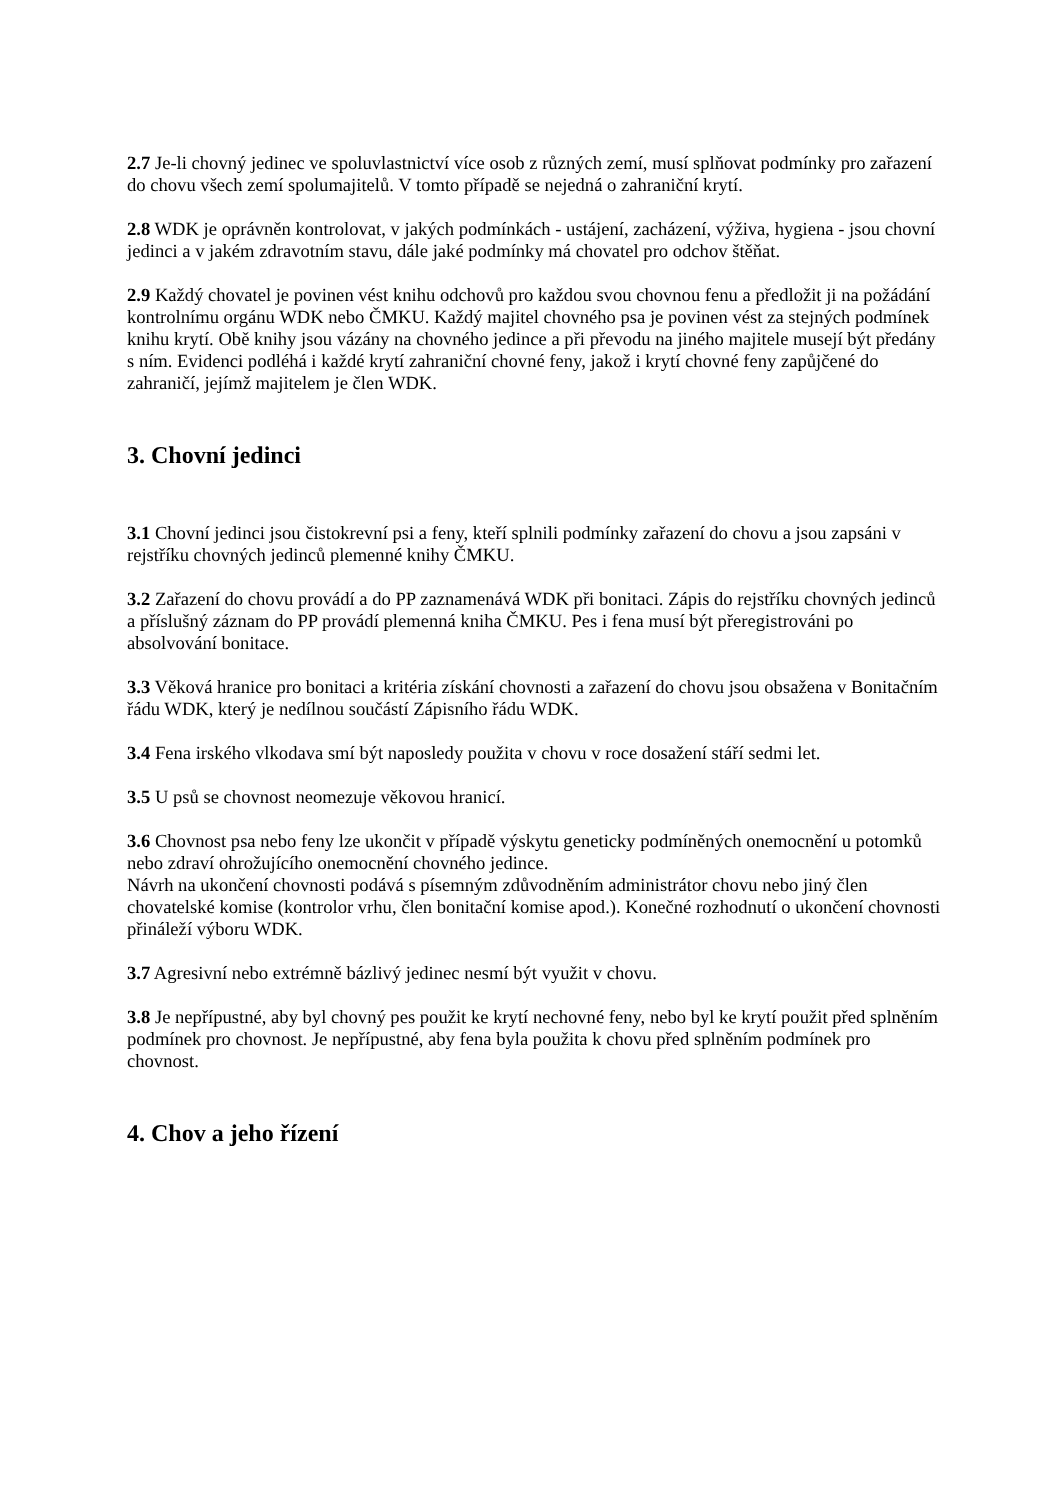2.7 Je-li chovný jedinec ve spoluvlastnictví více osob z různých zemí, musí splňovat podmínky pro zařazení do chovu všech zemí spolumajitelů. V tomto případě se nejedná o zahraniční krytí.
2.8 WDK je oprávněn kontrolovat, v jakých podmínkách - ustájení, zacházení, výživa, hygiena - jsou chovní jedinci a v jakém zdravotním stavu, dále jaké podmínky má chovatel pro odchov štěňat.
2.9 Každý chovatel je povinen vést knihu odchovů pro každou svou chovnou fenu a předložit ji na požádání kontrolnímu orgánu WDK nebo ČMKU. Každý majitel chovného psa je povinen vést za stejných podmínek knihu krytí. Obě knihy jsou vázány na chovného jedince a při převodu na jiného majitele musejí být předány s ním. Evidenci podléhá i každé krytí zahraniční chovné feny, jakož i krytí chovné feny zapůjčené do zahraničí, jejímž majitelem je člen WDK.
3. Chovní jedinci
3.1 Chovní jedinci jsou čistokrevní psi a feny, kteří splnili podmínky zařazení do chovu a jsou zapsáni v rejstříku chovných jedinců plemenné knihy ČMKU.
3.2 Zařazení do chovu provádí a do PP zaznamenává WDK při bonitaci. Zápis do rejstříku chovných jedinců a příslušný záznam do PP provádí plemenná kniha ČMKU. Pes i fena musí být přeregistrováni po absolvování bonitace.
3.3 Věková hranice pro bonitaci a kritéria získání chovnosti a zařazení do chovu jsou obsažena v Bonitačním řádu WDK, který je nedílnou součástí Zápisního řádu WDK.
3.4 Fena irského vlkodava smí být naposledy použita v chovu v roce dosažení stáří sedmi let.
3.5 U psů se chovnost neomezuje věkovou hranicí.
3.6 Chovnost psa nebo feny lze ukončit v případě výskytu geneticky podmíněných onemocnění u potomků nebo zdraví ohrožujícího onemocnění chovného jedince.
Návrh na ukončení chovnosti podává s písemným zdůvodněním administrátor chovu nebo jiný člen chovatelské komise (kontrolor vrhu, člen bonitační komise apod.). Konečné rozhodnutí o ukončení chovnosti přináleží výboru WDK.
3.7 Agresivní nebo extrémně bázlivý jedinec nesmí být využit v chovu.
3.8 Je nepřípustné, aby byl chovný pes použit ke krytí nechovné feny, nebo byl ke krytí použit před splněním podmínek pro chovnost. Je nepřípustné, aby fena byla použita k chovu před splněním podmínek pro chovnost.
4. Chov a jeho řízení